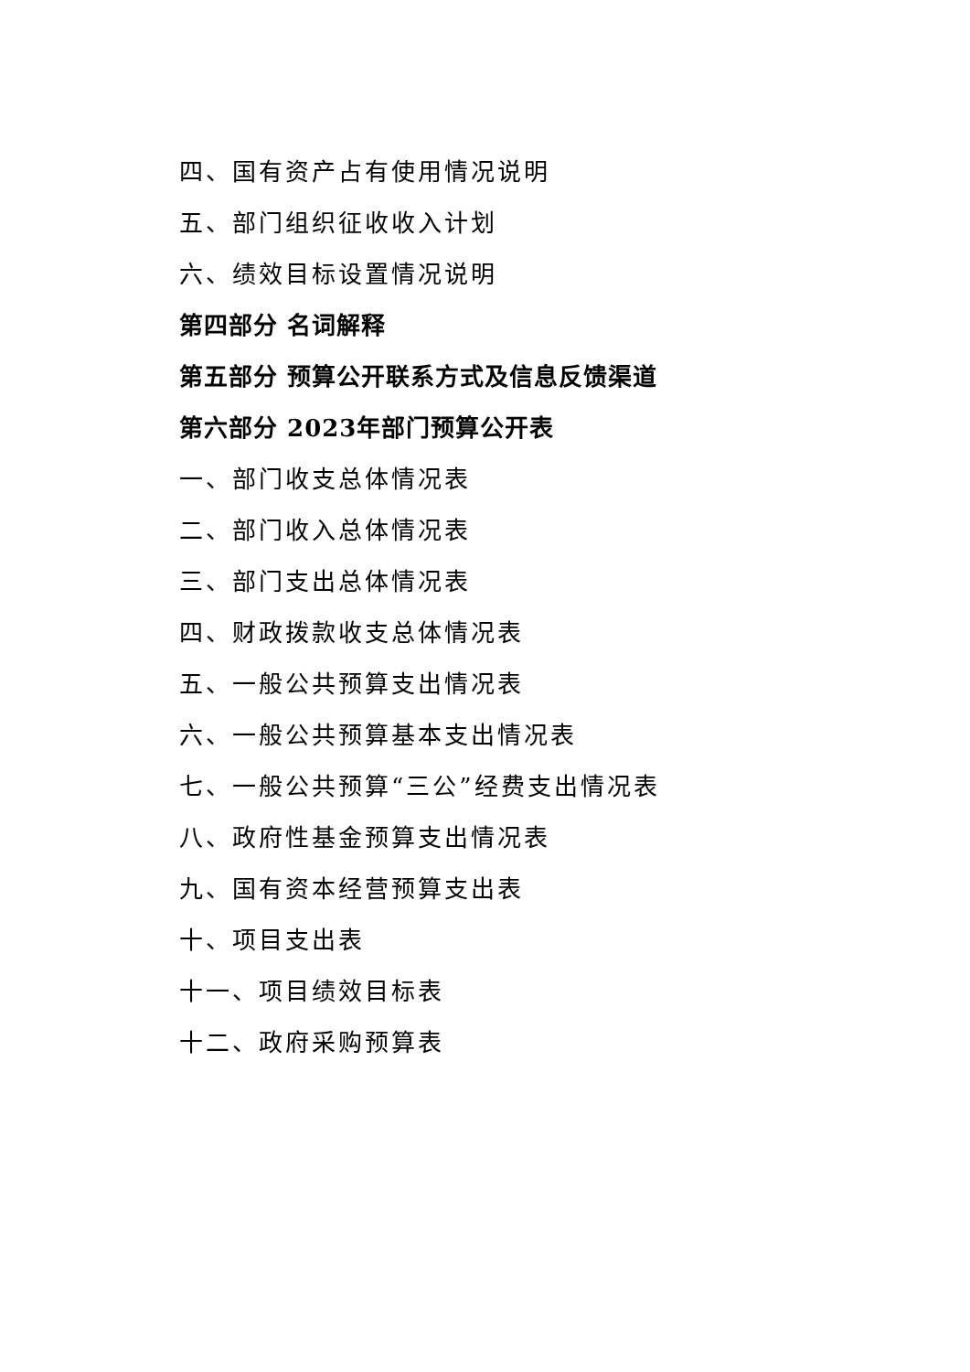四、国有资产占有使用情况说明
五、部门组织征收收入计划
六、绩效目标设置情况说明
第四部分 名词解释
第五部分 预算公开联系方式及信息反馈渠道
第六部分 2023年部门预算公开表
一、部门收支总体情况表
二、部门收入总体情况表
三、部门支出总体情况表
四、财政拨款收支总体情况表
五、一般公共预算支出情况表
六、一般公共预算基本支出情况表
七、一般公共预算“三公”经费支出情况表
八、政府性基金预算支出情况表
九、国有资本经营预算支出表
十、项目支出表
十一、项目绩效目标表
十二、政府采购预算表